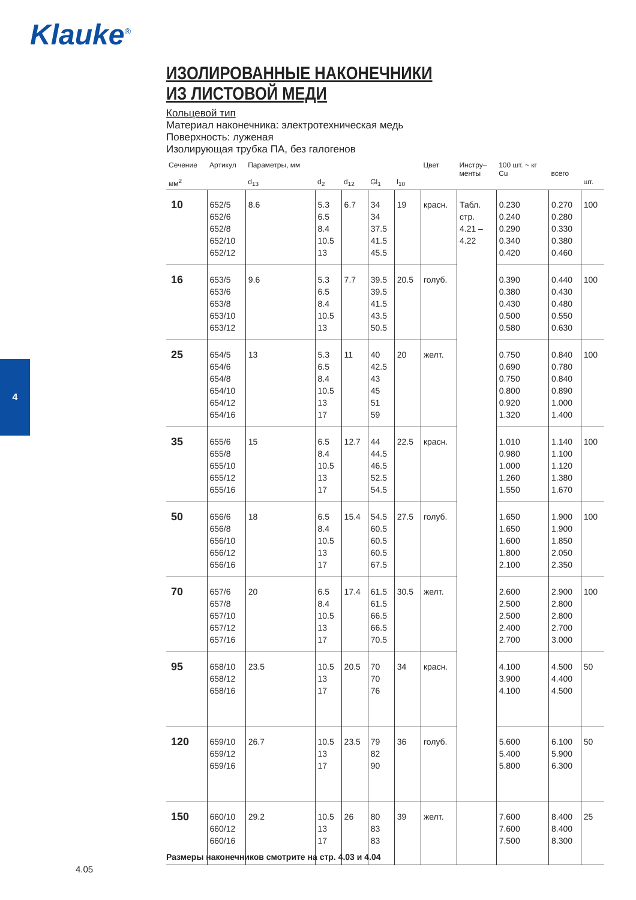Klauke<sup>®</sup>
4
ИЗОЛИРОВАННЫЕ НАКОНЕЧНИКИ
ИЗ ЛИСТОВОЙ МЕДИ
Кольцевой тип
Материал наконечника: электротехническая медь
Поверхность: луженая
Изолирующая трубка ПА, без галогенов
| Сечение мм<sup>2</sup> | Артикул | Параметры, мм d<sub>13</sub> | d<sub>2</sub> | d<sub>12</sub> | Gl<sub>1</sub> | l<sub>10</sub> | Цвет | Инстру– менты | 100 шт. ~ кг Cu | всего | шт. |
| --- | --- | --- | --- | --- | --- | --- | --- | --- | --- | --- | --- |
| 10 | 652/5 652/6 652/8 652/10 652/12 | 8.6 | 5.3 6.5 8.4 10.5 13 | 6.7 | 34 34 37.5 41.5 45.5 | 19 | красн. | Табл. стр. 4.21 – 4.22 | 0.230 0.240 0.290 0.340 0.420 | 0.270 0.280 0.330 0.380 0.460 | 100 |
| 16 | 653/5 653/6 653/8 653/10 653/12 | 9.6 | 5.3 6.5 8.4 10.5 13 | 7.7 | 39.5 39.5 41.5 43.5 50.5 | 20.5 | голуб. | | 0.390 0.380 0.430 0.500 0.580 | 0.440 0.430 0.480 0.550 0.630 | 100 |
| 25 | 654/5 654/6 654/8 654/10 654/12 654/16 | 13 | 5.3 6.5 8.4 10.5 13 17 | 11 | 40 42.5 43 45 51 59 | 20 | желт. | | 0.750 0.690 0.750 0.800 0.920 1.320 | 0.840 0.780 0.840 0.890 1.000 1.400 | 100 |
| 35 | 655/6 655/8 655/10 655/12 655/16 | 15 | 6.5 8.4 10.5 13 17 | 12.7 | 44 44.5 46.5 52.5 54.5 | 22.5 | красн. | | 1.010 0.980 1.000 1.260 1.550 | 1.140 1.100 1.120 1.380 1.670 | 100 |
| 50 | 656/6 656/8 656/10 656/12 656/16 | 18 | 6.5 8.4 10.5 13 17 | 15.4 | 54.5 60.5 60.5 60.5 67.5 | 27.5 | голуб. | | 1.650 1.650 1.600 1.800 2.100 | 1.900 1.900 1.850 2.050 2.350 | 100 |
| 70 | 657/6 657/8 657/10 657/12 657/16 | 20 | 6.5 8.4 10.5 13 17 | 17.4 | 61.5 61.5 66.5 66.5 70.5 | 30.5 | желт. | | 2.600 2.500 2.500 2.400 2.700 | 2.900 2.800 2.800 2.700 3.000 | 100 |
| 95 | 658/10 658/12 658/16 | 23.5 | 10.5 13 17 | 20.5 | 70 70 76 | 34 | красн. | | 4.100 3.900 4.100 | 4.500 4.400 4.500 | 50 |
| 120 | 659/10 659/12 659/16 | 26.7 | 10.5 13 17 | 23.5 | 79 82 90 | 36 | голуб. | | 5.600 5.400 5.800 | 6.100 5.900 6.300 | 50 |
| 150 | 660/10 660/12 660/16 | 29.2 | 10.5 13 17 | 26 | 80 83 83 | 39 | желт. | | 7.600 7.600 7.500 | 8.400 8.400 8.300 | 25 |
Размеры наконечников смотрите на стр. 4.03 и 4.04
4.05